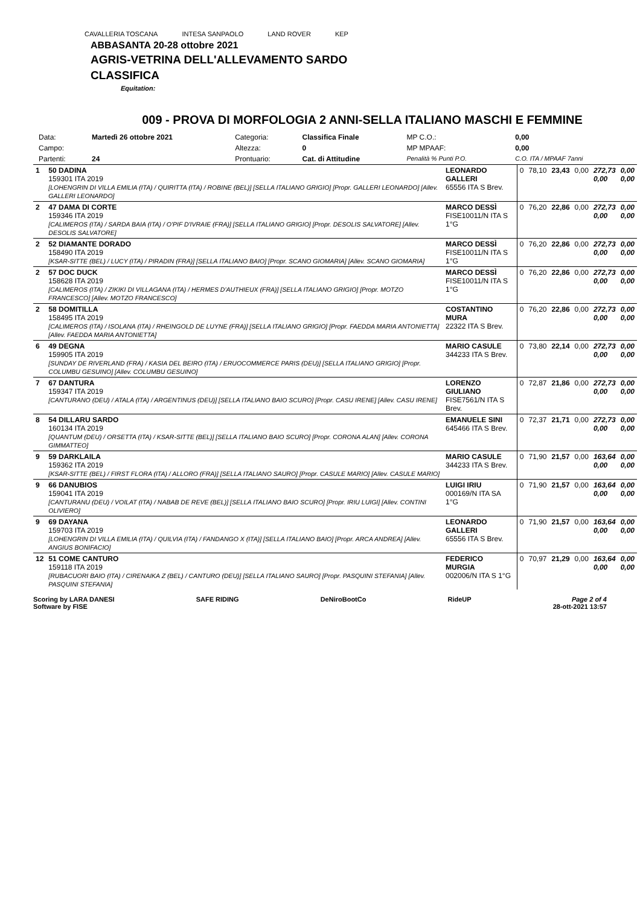CAVALLERIA TOSCANA INTESA SANPAOLO LAND ROVER KEP
ABBASANTA 20-28 ottobre 2021
AGRIS-VETRINA DELL'ALLEVAMENTO SARDO
CLASSIFICA
Equitation:
009 - PROVA DI MORFOLOGIA 2 ANNI-SELLA ITALIANO MASCHI E FEMMINE
| Data: | Martedì 26 ottobre 2021 | Categoria: | Classifica Finale | MP C.O.: | 0,00 |
| Campo: | | Altezza: | 0 | MP MPAAF: | 0,00 |
| Partenti: | 24 | Prontuario: | Cat. di Attitudine | Penalità % Punti P.O. | C.O. ITA / MPAAF 7anni |
| 1 | 50 DADINA 159301 ITA 2019 [LOHENGRIN DI VILLA EMILIA (ITA) / QUIRITTA (ITA) / ROBINE (BEL)] [SELLA ITALIANO GRIGIO] [Propr. GALLERI LEONARDO] [Allev. GALLERI LEONARDO] | LEONARDO GALLERI 65556 ITA S Brev. | 0 | 78,10 | 23,43 | 0,00 | 272,73 0,00 | 0,00 0,00 |
| 2 | 47 DAMA DI CORTE 159346 ITA 2019 [CALIMEROS (ITA) / SARDA BAIA (ITA) / O'PIF D'IVRAIE (FRA)] [SELLA ITALIANO GRIGIO] [Propr. DESOLIS SALVATORE] [Allev. DESOLIS SALVATORE] | MARCO DESSÌ FISE10011/N ITA S 1°G | 0 | 76,20 | 22,86 | 0,00 | 272,73 0,00 | 0,00 0,00 |
| 2 | 52 DIAMANTE DORADO 158490 ITA 2019 [KSAR-SITTE (BEL) / LUCY (ITA) / PIRADIN (FRA)] [SELLA ITALIANO BAIO] [Propr. SCANO GIOMARIA] [Allev. SCANO GIOMARIA] | MARCO DESSÌ FISE10011/N ITA S 1°G | 0 | 76,20 | 22,86 | 0,00 | 272,73 0,00 | 0,00 0,00 |
| 2 | 57 DOC DUCK 158628 ITA 2019 [CALIMEROS (ITA) / ZIKIKI DI VILLAGANA (ITA) / HERMES D'AUTHIEUX (FRA)] [SELLA ITALIANO GRIGIO] [Propr. MOTZO FRANCESCO] [Allev. MOTZO FRANCESCO] | MARCO DESSÌ FISE10011/N ITA S 1°G | 0 | 76,20 | 22,86 | 0,00 | 272,73 0,00 | 0,00 0,00 |
| 2 | 58 DOMITILLA 158495 ITA 2019 [CALIMEROS (ITA) / ISOLANA (ITA) / RHEINGOLD DE LUYNE (FRA)] [SELLA ITALIANO GRIGIO] [Propr. FAEDDA MARIA ANTONIETTA] [Allev. FAEDDA MARIA ANTONIETTA] | COSTANTINO MURA 22322 ITA S Brev. | 0 | 76,20 | 22,86 | 0,00 | 272,73 0,00 | 0,00 0,00 |
| 6 | 49 DEGNA 159905 ITA 2019 [SUNDAY DE RIVERLAND (FRA) / KASIA DEL BEIRO (ITA) / ERUOCOMMERCE PARIS (DEU)] [SELLA ITALIANO GRIGIO] [Propr. COLUMBU GESUINO] [Allev. COLUMBU GESUINO] | MARIO CASULE 344233 ITA S Brev. | 0 | 73,80 | 22,14 | 0,00 | 272,73 0,00 | 0,00 0,00 |
| 7 | 67 DANTURA 159347 ITA 2019 [CANTURANO (DEU) / ATALA (ITA) / ARGENTINUS (DEU)] [SELLA ITALIANO BAIO SCURO] [Propr. CASU IRENE] [Allev. CASU IRENE] | LORENZO GIULIANO FISE7561/N ITA S Brev. | 0 | 72,87 | 21,86 | 0,00 | 272,73 0,00 | 0,00 0,00 |
| 8 | 54 DILLARU SARDO 160134 ITA 2019 [QUANTUM (DEU) / ORSETTA (ITA) / KSAR-SITTE (BEL)] [SELLA ITALIANO BAIO SCURO] [Propr. CORONA ALAN] [Allev. CORONA GIMMATTEO] | EMANUELE SINI 645466 ITA S Brev. | 0 | 72,37 | 21,71 | 0,00 | 272,73 0,00 | 0,00 0,00 |
| 9 | 59 DARKLAILA 159362 ITA 2019 [KSAR-SITTE (BEL) / FIRST FLORA (ITA) / ALLORO (FRA)] [SELLA ITALIANO SAURO] [Propr. CASULE MARIO] [Allev. CASULE MARIO] | MARIO CASULE 344233 ITA S Brev. | 0 | 71,90 | 21,57 | 0,00 | 163,64 0,00 | 0,00 0,00 |
| 9 | 66 DANUBIOS 159041 ITA 2019 [CANTURANU (DEU) / VOILAT (ITA) / NABAB DE REVE (BEL)] [SELLA ITALIANO BAIO SCURO] [Propr. IRIU LUIGI] [Allev. CONTINI OLIVIERO] | LUIGI IRIU 000169/N ITA SA 1°G | 0 | 71,90 | 21,57 | 0,00 | 163,64 0,00 | 0,00 0,00 |
| 9 | 69 DAYANA 159703 ITA 2019 [LOHENGRIN DI VILLA EMILIA (ITA) / QUILVIA (ITA) / FANDANGO X (ITA)] [SELLA ITALIANO BAIO] [Propr. ARCA ANDREA] [Allev. ANGIUS BONIFACIO] | LEONARDO GALLERI 65556 ITA S Brev. | 0 | 71,90 | 21,57 | 0,00 | 163,64 0,00 | 0,00 0,00 |
| 12 | 51 COME CANTURO 159118 ITA 2019 [RUBACUORI BAIO (ITA) / CIRENAIKA Z (BEL) / CANTURO (DEU)] [SELLA ITALIANO SAURO] [Propr. PASQUINI STEFANIA] [Allev. PASQUINI STEFANIA] | FEDERICO MURGIA 002006/N ITA S 1°G | 0 | 70,97 | 21,29 | 0,00 | 163,64 0,00 | 0,00 0,00 |
Scoring by LARA DANESI
Software by FISE SAFE RIDING DeNiroBootCo RideUP Page 2 of 4
28-ott-2021 13:57